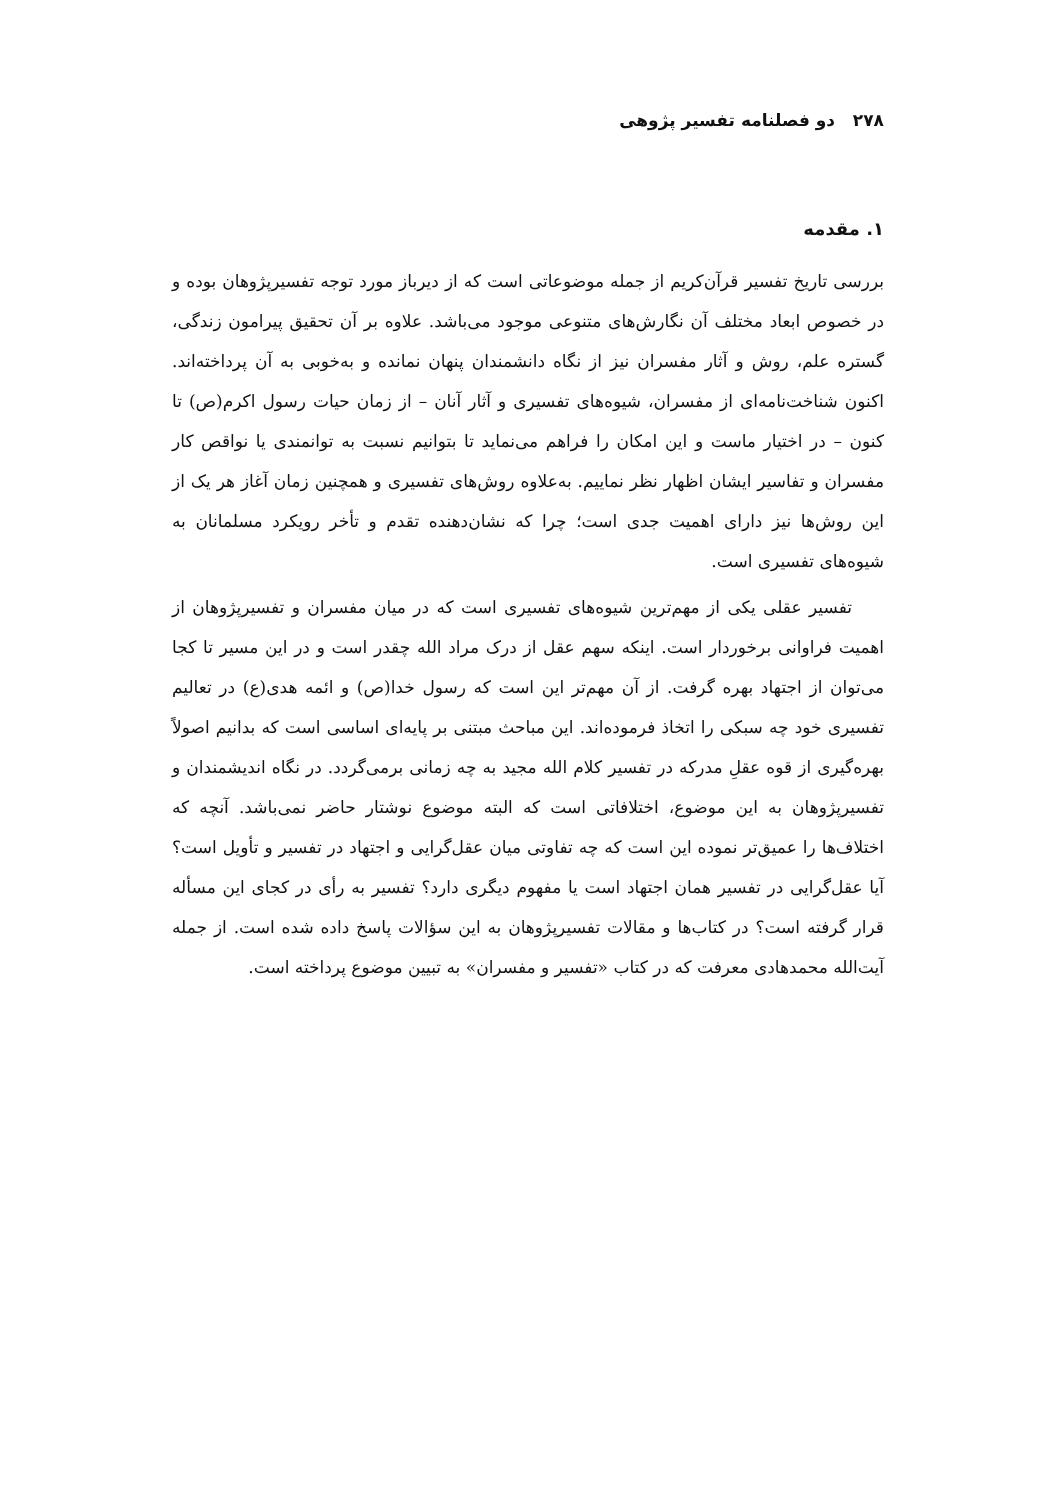۲۷۸ دو فصلنامه تفسیر پژوهی
۱. مقدمه
بررسی تاریخ تفسیر قرآن‌کریم از جمله موضوعاتی است که از دیرباز مورد توجه تفسیرپژوهان بوده و در خصوص ابعاد مختلف آن نگارش‌های متنوعی موجود می‌باشد. علاوه بر آن تحقیق پیرامون زندگی، گستره علم، روش و آثار مفسران نیز از نگاه دانشمندان پنهان نمانده و به‌خوبی به آن پرداخته‌اند. اکنون شناخت‌نامه‌ای از مفسران، شیوه‌های تفسیری و آثار آنان – از زمان حیات رسول اکرم(ص) تا کنون – در اختیار ماست و این امکان را فراهم می‌نماید تا بتوانیم نسبت به توانمندی یا نواقص کار مفسران و تفاسیر ایشان اظهار نظر نماییم. به‌علاوه روش‌های تفسیری و همچنین زمان آغاز هر یک از این روش‌ها نیز دارای اهمیت جدی است؛ چرا که نشان‌دهنده تقدم و تأخر رویکرد مسلمانان به شیوه‌های تفسیری است.
تفسیر عقلی یکی از مهم‌ترین شیوه‌های تفسیری است که در میان مفسران و تفسیرپژوهان از اهمیت فراوانی برخوردار است. اینکه سهم عقل از درک مراد الله چقدر است و در این مسیر تا کجا می‌توان از اجتهاد بهره گرفت. از آن مهم‌تر این است که رسول خدا(ص) و ائمه هدی(ع) در تعالیم تفسیری خود چه سبکی را اتخاذ فرموده‌اند. این مباحث مبتنی بر پایه‌ای اساسی است که بدانیم اصولاً بهره‌گیری از قوه عقلِ مدرکه در تفسیر کلام الله مجید به چه زمانی برمی‌گردد. در نگاه اندیشمندان و تفسیرپژوهان به این موضوع، اختلافاتی است که البته موضوع نوشتار حاضر نمی‌باشد. آنچه که اختلاف‌ها را عمیق‌تر نموده این است که چه تفاوتی میان عقل‌گرایی و اجتهاد در تفسیر و تأویل است؟ آیا عقل‌گرایی در تفسیر همان اجتهاد است یا مفهوم دیگری دارد؟ تفسیر به رأی در کجای این مسأله قرار گرفته است؟ در کتاب‌ها و مقالات تفسیرپژوهان به این سؤالات پاسخ داده شده است. از جمله آیت‌الله محمدهادی معرفت که در کتاب «تفسیر و مفسران» به تبیین موضوع پرداخته است.